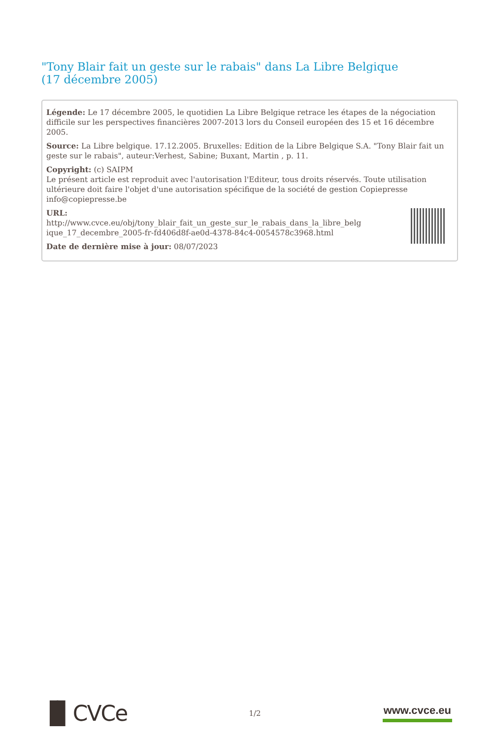"Tony Blair fait un geste sur le rabais" dans La Libre Belgique (17 décembre 2005)
Légende: Le 17 décembre 2005, le quotidien La Libre Belgique retrace les étapes de la négociation difficile sur les perspectives financières 2007-2013 lors du Conseil européen des 15 et 16 décembre 2005.
Source: La Libre belgique. 17.12.2005. Bruxelles: Edition de la Libre Belgique S.A. "Tony Blair fait un geste sur le rabais", auteur:Verhest, Sabine; Buxant, Martin , p. 11.
Copyright: (c) SAIPM
Le présent article est reproduit avec l'autorisation l'Editeur, tous droits réservés. Toute utilisation ultérieure doit faire l'objet d'une autorisation spécifique de la société de gestion Copiepresse info@copiepresse.be
URL:
http://www.cvce.eu/obj/tony_blair_fait_un_geste_sur_le_rabais_dans_la_libre_belg ique_17_decembre_2005-fr-fd406d8f-ae0d-4378-84c4-0054578c3968.html
Date de dernière mise à jour: 08/07/2023
▐▌CVCe 1/2 www.cvce.eu